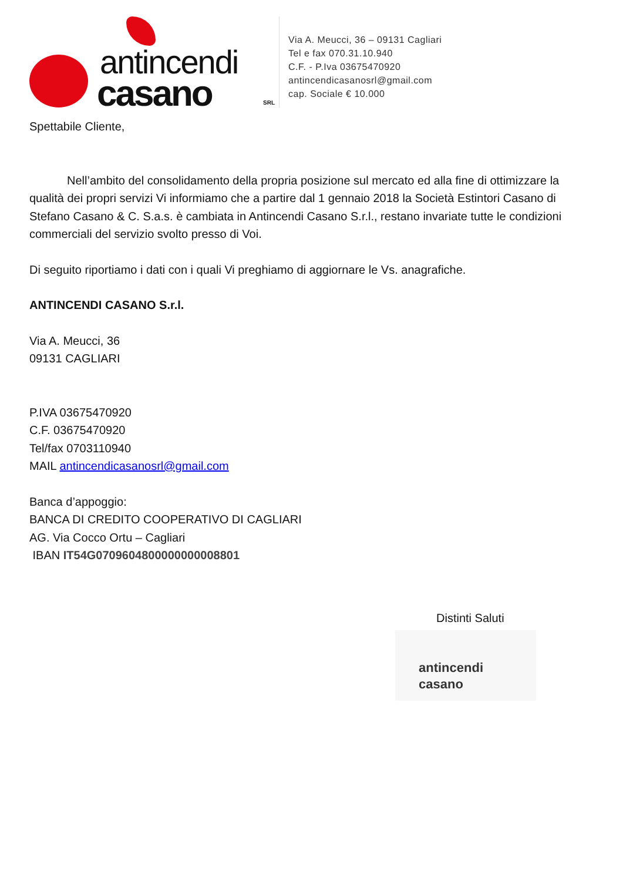antincendi
casano SRL
Via A. Meucci, 36 – 09131 Cagliari
Tel e fax 070.31.10.940
C.F. - P.Iva 03675470920
antincendicasanosrl@gmail.com
cap. Sociale € 10.000
Spettabile Cliente,
Nell’ambito del consolidamento della propria posizione sul mercato ed alla fine di ottimizzare la qualità dei propri servizi Vi informiamo che a partire dal 1 gennaio 2018 la Società Estintori Casano di Stefano Casano & C. S.a.s. è cambiata in Antincendi Casano S.r.l., restano invariate tutte le condizioni commerciali del servizio svolto presso di Voi.
Di seguito riportiamo i dati con i quali Vi preghiamo di aggiornare le Vs. anagrafiche.
ANTINCENDI CASANO S.r.l.
Via A. Meucci, 36
09131 CAGLIARI
P.IVA 03675470920
C.F. 03675470920
Tel/fax 0703110940
MAIL antincendicasanosrl@gmail.com
Banca d’appoggio:
BANCA DI CREDITO COOPERATIVO DI CAGLIARI
AG. Via Cocco Ortu – Cagliari
IBAN IT54G0709604800000000008801
Distinti Saluti
antincendi
casano